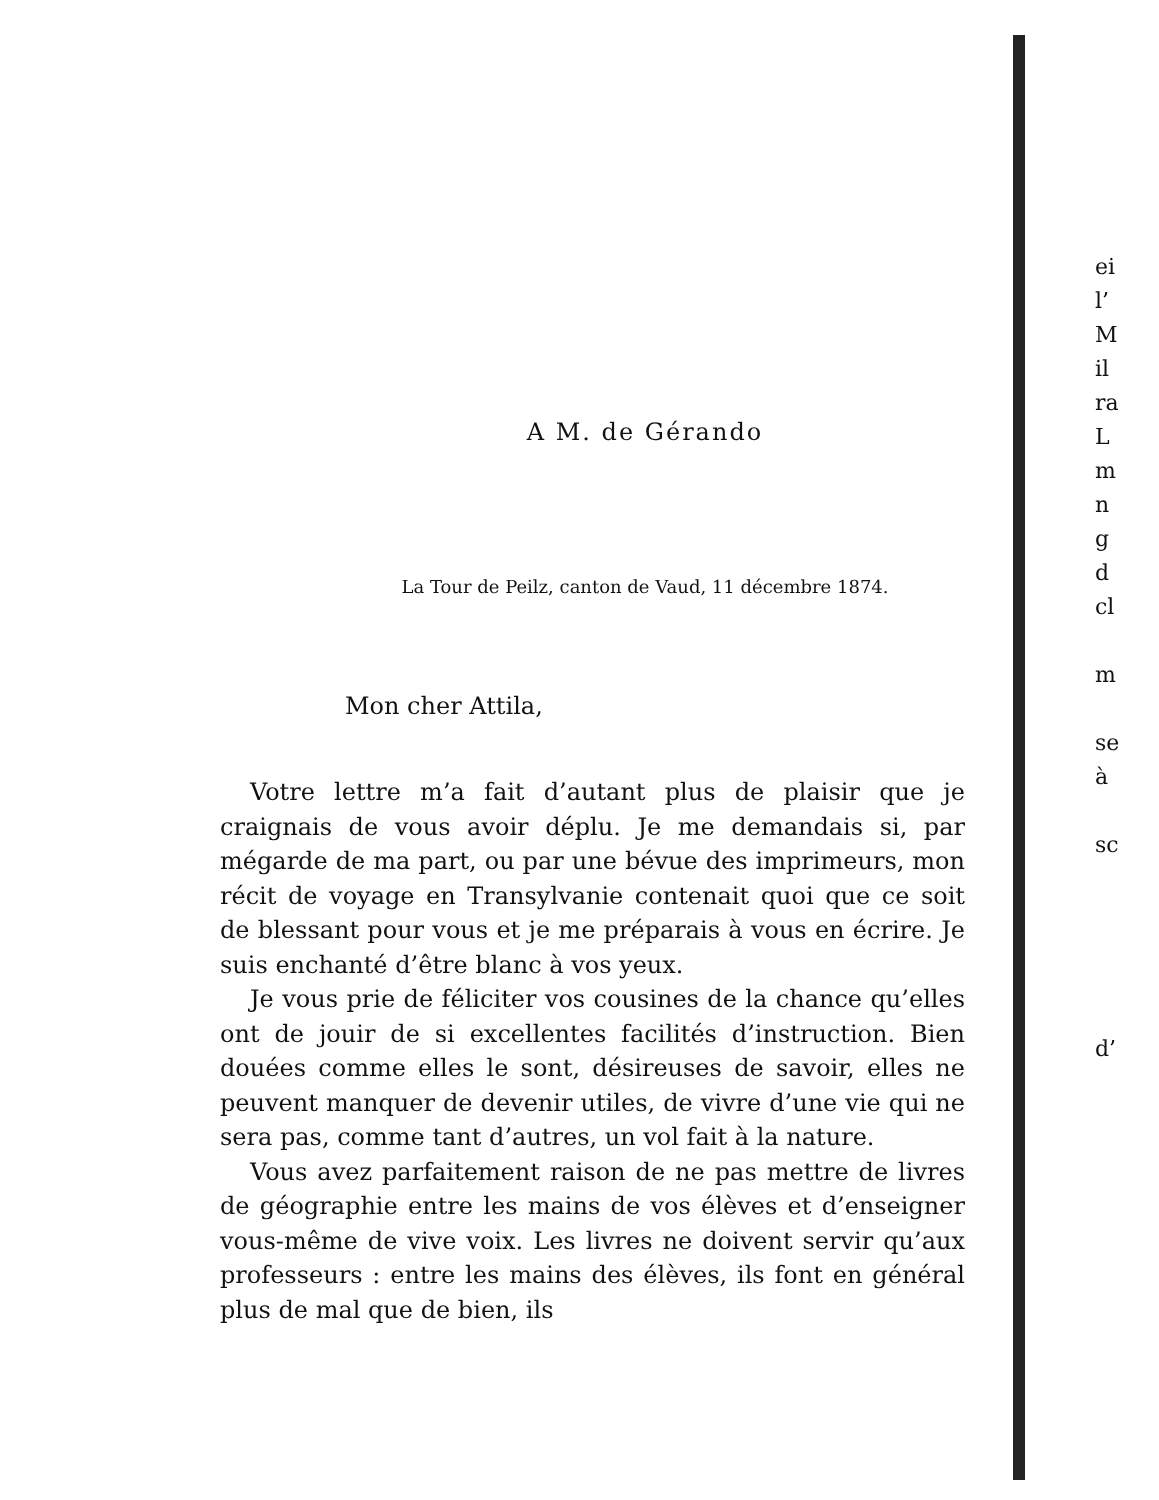A M. de Gérando
La Tour de Peilz, canton de Vaud, 11 décembre 1874.
Mon cher Attila,
Votre lettre m’a fait d’autant plus de plaisir que je craignais de vous avoir déplu. Je me demandais si, par mégarde de ma part, ou par une bévue des imprimeurs, mon récit de voyage en Transylvanie contenait quoi que ce soit de blessant pour vous et je me préparais à vous en écrire. Je suis enchanté d’être blanc à vos yeux.
Je vous prie de féliciter vos cousines de la chance qu’elles ont de jouir de si excellentes facilités d’instruction. Bien douées comme elles le sont, désireuses de savoir, elles ne peuvent manquer de devenir utiles, de vivre d’une vie qui ne sera pas, comme tant d’autres, un vol fait à la nature.
Vous avez parfaitement raison de ne pas mettre de livres de géographie entre les mains de vos élèves et d’enseigner vous-même de vive voix. Les livres ne doivent servir qu’aux professeurs : entre les mains des élèves, ils font en général plus de mal que de bien, ils
ei
l’
M
il
ra
L
m
n
g
d
cl
m
se
à
sc
d’